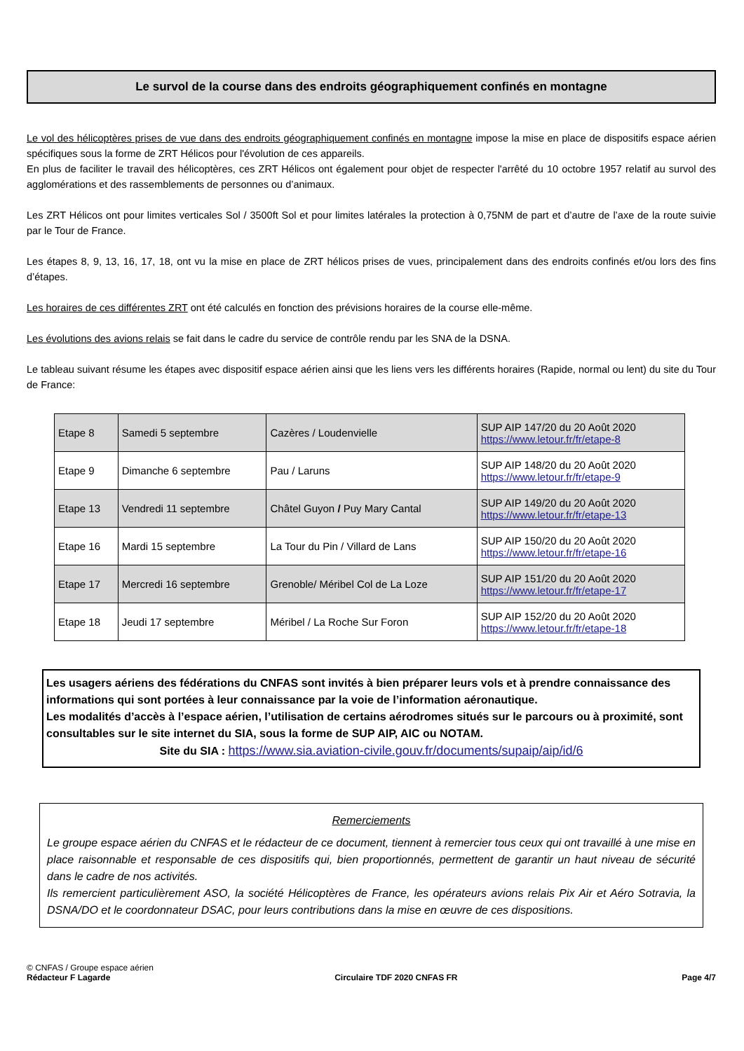Le survol de la course dans des endroits géographiquement confinés en montagne
Le vol des hélicoptères prises de vue dans des endroits géographiquement confinés en montagne impose la mise en place de dispositifs espace aérien spécifiques sous la forme de ZRT Hélicos pour l'évolution de ces appareils.
En plus de faciliter le travail des hélicoptères, ces ZRT Hélicos ont également pour objet de respecter l'arrêté du 10 octobre 1957 relatif au survol des agglomérations et des rassemblements de personnes ou d’animaux.
Les ZRT Hélicos ont pour limites verticales Sol / 3500ft Sol et pour limites latérales la protection à 0,75NM de part et d’autre de l’axe de la route suivie par le Tour de France.
Les étapes 8, 9, 13, 16, 17, 18, ont vu la mise en place de ZRT hélicos prises de vues, principalement dans des endroits confinés et/ou lors des fins d’étapes.
Les horaires de ces différentes ZRT ont été calculés en fonction des prévisions horaires de la course elle-même.
Les évolutions des avions relais se fait dans le cadre du service de contrôle rendu par les SNA de la DSNA.
Le tableau suivant résume les étapes avec dispositif espace aérien ainsi que les liens vers les différents horaires (Rapide, normal ou lent) du site du Tour de France:
| Etape 8 | Samedi 5 septembre | Cazères / Loudenvielle | SUP AIP 147/20 du 20 Août 2020 https://www.letour.fr/fr/etape-8 |
| Etape 9 | Dimanche 6 septembre | Pau / Laruns | SUP AIP 148/20 du 20 Août 2020 https://www.letour.fr/fr/etape-9 |
| Etape 13 | Vendredi 11 septembre | Châtel Guyon / Puy Mary Cantal | SUP AIP 149/20 du 20 Août 2020 https://www.letour.fr/fr/etape-13 |
| Etape 16 | Mardi 15 septembre | La Tour du Pin / Villard de Lans | SUP AIP 150/20 du 20 Août 2020 https://www.letour.fr/fr/etape-16 |
| Etape 17 | Mercredi 16 septembre | Grenoble/ Méribel Col de La Loze | SUP AIP 151/20 du 20 Août 2020 https://www.letour.fr/fr/etape-17 |
| Etape 18 | Jeudi 17 septembre | Méribel / La Roche Sur Foron | SUP AIP 152/20 du 20 Août 2020 https://www.letour.fr/fr/etape-18 |
Les usagers aériens des fédérations du CNFAS sont invités à bien préparer leurs vols et à prendre connaissance des informations qui sont portées à leur connaissance par la voie de l’information aéronautique.
Les modalités d’accès à l’espace aérien, l’utilisation de certains aérodromes situés sur le parcours ou à proximité, sont consultables sur le site internet du SIA, sous la forme de SUP AIP, AIC ou NOTAM.
Site du SIA : https://www.sia.aviation-civile.gouv.fr/documents/supaip/aip/id/6
Remerciements
Le groupe espace aérien du CNFAS et le rédacteur de ce document, tiennent à remercier tous ceux qui ont travaillé à une mise en place raisonnable et responsable de ces dispositifs qui, bien proportionnés, permettent de garantir un haut niveau de sécurité dans le cadre de nos activités.
Ils remercient particulièrement ASO, la société Hélicoptères de France, les opérateurs avions relais Pix Air et Aéro Sotravia, la DSNA/DO et le coordonnateur DSAC, pour leurs contributions dans la mise en œuvre de ces dispositions.
© CNFAS / Groupe espace aérien
Rédacteur F Lagarde Circulaire TDF 2020 CNFAS FR Page 4/7